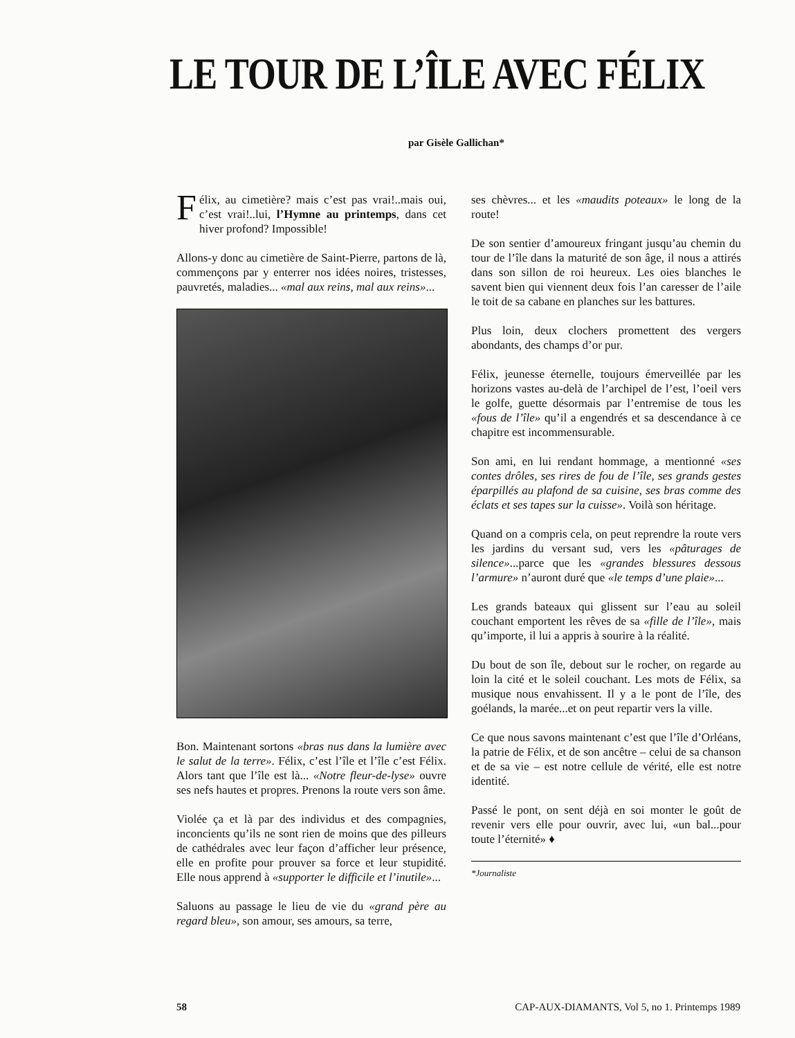LE TOUR DE L’ÎLE AVEC FÉLIX
par Gisèle Gallichan*
Félix, au cimetière? mais c’est pas vrai!..mais oui, c’est vrai!..lui, l’Hymne au printemps, dans cet hiver profond? Impossible!
Allons-y donc au cimetière de Saint-Pierre, partons de là, commençons par y enterrer nos idées noires, tristesses, pauvretés, maladies... «mal aux reins, mal aux reins»...
Bon. Maintenant sortons «bras nus dans la lumière avec le salut de la terre». Félix, c’est l’île et l’île c’est Félix. Alors tant que l’île est là... «Notre fleur-de-lyse» ouvre ses nefs hautes et propres. Prenons la route vers son âme.
Violée ça et là par des individus et des compagnies, inconcients qu’ils ne sont rien de moins que des pilleurs de cathédrales avec leur façon d’afficher leur présence, elle en profite pour prouver sa force et leur stupidité. Elle nous apprend à «supporter le difficile et l’inutile»...
Saluons au passage le lieu de vie du «grand père au regard bleu», son amour, ses amours, sa terre,
ses chèvres... et les «maudits poteaux» le long de la route!
De son sentier d’amoureux fringant jusqu’au chemin du tour de l’île dans la maturité de son âge, il nous a attirés dans son sillon de roi heureux. Les oies blanches le savent bien qui viennent deux fois l’an caresser de l’aile le toit de sa cabane en planches sur les battures.
Plus loin, deux clochers promettent des vergers abondants, des champs d’or pur.
Félix, jeunesse éternelle, toujours émerveillée par les horizons vastes au-delà de l’archipel de l’est, l’oeil vers le golfe, guette désormais par l’entremise de tous les «fous de l’île» qu’il a engendrés et sa descendance à ce chapitre est incommensurable.
Son ami, en lui rendant hommage, a mentionné «ses contes drôles, ses rires de fou de l’île, ses grands gestes éparpillés au plafond de sa cuisine, ses bras comme des éclats et ses tapes sur la cuisse». Voilà son héritage.
Quand on a compris cela, on peut reprendre la route vers les jardins du versant sud, vers les «pâturages de silence»...parce que les «grandes blessures dessous l’armure» n’auront duré que «le temps d’une plaie»...
Les grands bateaux qui glissent sur l’eau au soleil couchant emportent les rêves de sa «fille de l’île», mais qu’importe, il lui a appris à sourire à la réalité.
Du bout de son île, debout sur le rocher, on regarde au loin la cité et le soleil couchant. Les mots de Félix, sa musique nous envahissent. Il y a le pont de l’île, des goélands, la marée...et on peut repartir vers la ville.
Ce que nous savons maintenant c’est que l’île d’Orléans, la patrie de Félix, et de son ancêtre – celui de sa chanson et de sa vie – est notre cellule de vérité, elle est notre identité.
Passé le pont, on sent déjà en soi monter le goût de revenir vers elle pour ouvrir, avec lui, «un bal...pour toute l’éternité» ♦
*Journaliste
58 CAP-AUX-DIAMANTS, Vol 5, no 1. Printemps 1989